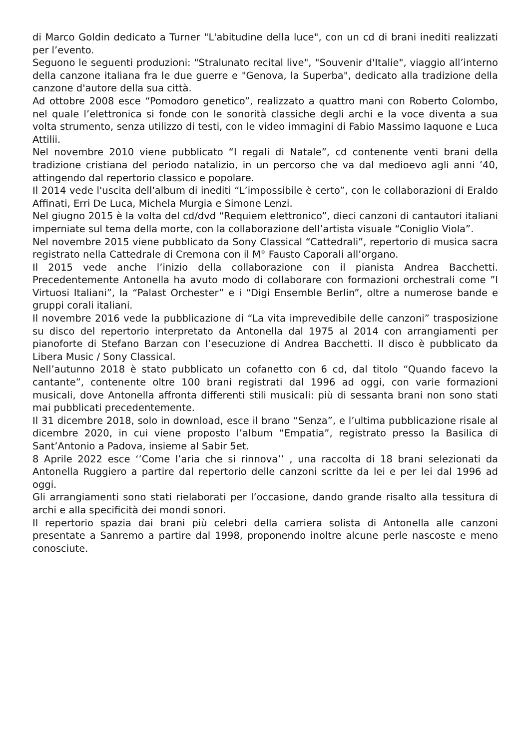di Marco Goldin dedicato a Turner "L'abitudine della luce", con un cd di brani inediti realizzati per l’evento.
Seguono le seguenti produzioni: "Stralunato recital live", "Souvenir d'Italie", viaggio all’interno della canzone italiana fra le due guerre e "Genova, la Superba", dedicato alla tradizione della canzone d'autore della sua città.
Ad ottobre 2008 esce “Pomodoro genetico”, realizzato a quattro mani con Roberto Colombo, nel quale l’elettronica si fonde con le sonorità classiche degli archi e la voce diventa a sua volta strumento, senza utilizzo di testi, con le video immagini di Fabio Massimo Iaquone e Luca Attilii.
Nel novembre 2010 viene pubblicato “I regali di Natale”, cd contenente venti brani della tradizione cristiana del periodo natalizio, in un percorso che va dal medioevo agli anni ’40, attingendo dal repertorio classico e popolare.
Il 2014 vede l'uscita dell'album di inediti “L’impossibile è certo”, con le collaborazioni di Eraldo Affinati, Erri De Luca, Michela Murgia e Simone Lenzi.
Nel giugno 2015 è la volta del cd/dvd “Requiem elettronico”, dieci canzoni di cantautori italiani imperniate sul tema della morte, con la collaborazione dell’artista visuale “Coniglio Viola”.
Nel novembre 2015 viene pubblicato da Sony Classical “Cattedrali”, repertorio di musica sacra registrato nella Cattedrale di Cremona con il M° Fausto Caporali all’organo.
Il 2015 vede anche l’inizio della collaborazione con il pianista Andrea Bacchetti. Precedentemente Antonella ha avuto modo di collaborare con formazioni orchestrali come ”I Virtuosi Italiani”, la “Palast Orchester” e i “Digi Ensemble Berlin”, oltre a numerose bande e gruppi corali italiani.
Il novembre 2016 vede la pubblicazione di “La vita imprevedibile delle canzoni” trasposizione su disco del repertorio interpretato da Antonella dal 1975 al 2014 con arrangiamenti per pianoforte di Stefano Barzan con l’esecuzione di Andrea Bacchetti. Il disco è pubblicato da Libera Music / Sony Classical.
Nell’autunno 2018 è stato pubblicato un cofanetto con 6 cd, dal titolo “Quando facevo la cantante”, contenente oltre 100 brani registrati dal 1996 ad oggi, con varie formazioni musicali, dove Antonella affronta differenti stili musicali: più di sessanta brani non sono stati mai pubblicati precedentemente.
Il 31 dicembre 2018, solo in download, esce il brano “Senza”, e l’ultima pubblicazione risale al dicembre 2020, in cui viene proposto l’album “Empatia”, registrato presso la Basilica di Sant’Antonio a Padova, insieme al Sabir 5et.
8 Aprile 2022 esce ‘’Come l’aria che si rinnova’’ , una raccolta di 18 brani selezionati da Antonella Ruggiero a partire dal repertorio delle canzoni scritte da lei e per lei dal 1996 ad oggi.
Gli arrangiamenti sono stati rielaborati per l’occasione, dando grande risalto alla tessitura di archi e alla specificità dei mondi sonori.
Il repertorio spazia dai brani più celebri della carriera solista di Antonella alle canzoni presentate a Sanremo a partire dal 1998, proponendo inoltre alcune perle nascoste e meno conosciute.